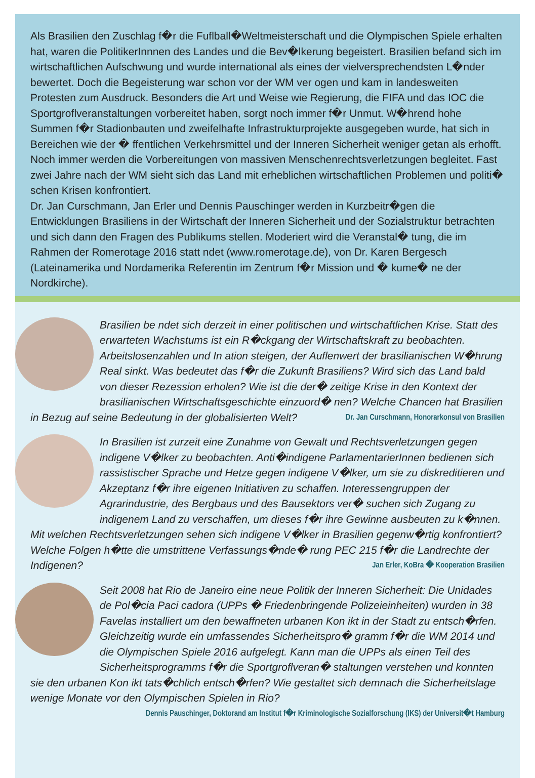Als Brasilien den Zuschlag f�r die Fuflball�Weltmeisterschaft und die Olympischen Spiele erhalten hat, waren die PolitikerInnnen des Landes und die Bev�lkerung begeistert. Brasilien befand sich im wirtschaftlichen Aufschwung und wurde international als eines der vielversprechendsten L�nder bewertet. Doch die Begeisterung war schon vor der WM ver ogen und kam in landesweiten Protesten zum Ausdruck. Besonders die Art und Weise wie Regierung, die FIFA und das IOC die Sportgroflveranstaltungen vorbereitet haben, sorgt noch immer f�r Unmut. W�hrend hohe Summen f�r Stadionbauten und zweifelhafte Infrastrukturprojekte ausgegeben wurde, hat sich in Bereichen wie der � ffentlichen Verkehrsmittel und der Inneren Sicherheit weniger getan als erhofft. Noch immer werden die Vorbereitungen von massiven Menschenrechtsverletzungen begleitet. Fast zwei Jahre nach der WM sieht sich das Land mit erheblichen wirtschaftlichen Problemen und politi� schen Krisen konfrontiert.
Dr. Jan Curschmann, Jan Erler und Dennis Pauschinger werden in Kurzbeitr�gen die Entwicklungen Brasiliens in der Wirtschaft der Inneren Sicherheit und der Sozialstruktur betrachten und sich dann den Fragen des Publikums stellen. Moderiert wird die Veranstal� tung, die im Rahmen der Romerotage 2016 statt ndet (www.romerotage.de), von Dr. Karen Bergesch (Lateinamerika und Nordamerika Referentin im Zentrum f�r Mission und � kume� ne der Nordkirche).
Brasilien be ndet sich derzeit in einer politischen und wirtschaftlichen Krise. Statt des erwarteten Wachstums ist ein R�ckgang der Wirtschaftskraft zu beobachten. Arbeitslosenzahlen und In ation steigen, der Auflenwert der brasilianischen W�hrung Real sinkt. Was bedeutet das f�r die Zukunft Brasiliens? Wird sich das Land bald von dieser Rezession erholen? Wie ist die der� zeitige Krise in den Kontext der brasilianischen Wirtschaftsgeschichte einzuord� nen? Welche Chancen hat Brasilien in Bezug auf seine Bedeutung in der globalisierten Welt? Dr. Jan Curschmann, Honorarkonsul von Brasilien
In Brasilien ist zurzeit eine Zunahme von Gewalt und Rechtsverletzungen gegen indigene V�lker zu beobachten. Anti�indigene ParlamentarierInnen bedienen sich rassistischer Sprache und Hetze gegen indigene V�lker, um sie zu diskreditieren und Akzeptanz f�r ihre eigenen Initiativen zu schaffen. Interessengruppen der Agrarindustrie, des Bergbaus und des Bausektors ver� suchen sich Zugang zu indigenem Land zu verschaffen, um dieses f�r ihre Gewinne ausbeuten zu k�nnen. Mit welchen Rechtsverletzungen sehen sich indigene V�lker in Brasilien gegenw�rtig konfrontiert? Welche Folgen h�tte die umstrittene Verfassungs�nde� rung PEC 215 f�r die Landrechte der Indigenen? Jan Erler, KoBra � Kooperation Brasilien
Seit 2008 hat Rio de Janeiro eine neue Politik der Inneren Sicherheit: Die Unidades de Pol�cia Paci cadora (UPPs � Friedenbringende Polizeieinheiten) wurden in 38 Favelas installiert um den bewaffneten urbanen Kon ikt in der Stadt zu entsch�rfen. Gleichzeitig wurde ein umfassendes Sicherheitspro� gramm f�r die WM 2014 und die Olympischen Spiele 2016 aufgelegt. Kann man die UPPs als einen Teil des Sicherheitsprogramms f�r die Sportgroflveran� staltungen verstehen und konnten sie den urbanen Kon ikt tats�chlich entsch�rfen? Wie gestaltet sich demnach die Sicherheitslage wenige Monate vor den Olympischen Spielen in Rio? Dennis Pauschinger, Doktorand am Institut f�r Kriminologische Sozialforschung (IKS) der Universit�t Hamburg